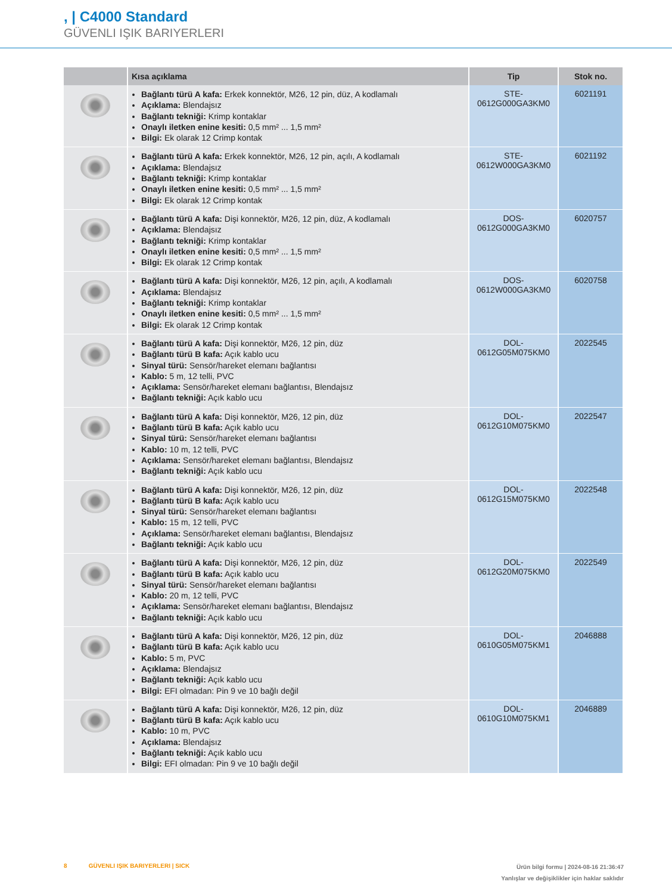, | C4000 Standard
GÜVENLI IŞIK BARIYERLERI
| | Kısa açıklama | Tip | Stok no. |
| --- | --- | --- | --- |
| | Bağlantı türü A kafa: Erkek konnektör, M26, 12 pin, düz, A kodlamalı Açıklama: Blendajsız Bağlantı tekniği: Krimp kontaklar Onaylı iletken enine kesiti: 0,5 mm² ... 1,5 mm² Bilgi: Ek olarak 12 Crimp kontak | STE- 0612G000GA3KM0 | 6021191 |
| | Bağlantı türü A kafa: Erkek konnektör, M26, 12 pin, açılı, A kodlamalı Açıklama: Blendajsız Bağlantı tekniği: Krimp kontaklar Onaylı iletken enine kesiti: 0,5 mm² ... 1,5 mm² Bilgi: Ek olarak 12 Crimp kontak | STE- 0612W000GA3KM0 | 6021192 |
| | Bağlantı türü A kafa: Dişi konnektör, M26, 12 pin, düz, A kodlamalı Açıklama: Blendajsız Bağlantı tekniği: Krimp kontaklar Onaylı iletken enine kesiti: 0,5 mm² ... 1,5 mm² Bilgi: Ek olarak 12 Crimp kontak | DOS- 0612G000GA3KM0 | 6020757 |
| | Bağlantı türü A kafa: Dişi konnektör, M26, 12 pin, açılı, A kodlamalı Açıklama: Blendajsız Bağlantı tekniği: Krimp kontaklar Onaylı iletken enine kesiti: 0,5 mm² ... 1,5 mm² Bilgi: Ek olarak 12 Crimp kontak | DOS- 0612W000GA3KM0 | 6020758 |
| | Bağlantı türü A kafa: Dişi konnektör, M26, 12 pin, düz Bağlantı türü B kafa: Açık kablo ucu Sinyal türü: Sensör/hareket elemanı bağlantısı Kablo: 5 m, 12 telli, PVC Açıklama: Sensör/hareket elemanı bağlantısı, Blendajsız Bağlantı tekniği: Açık kablo ucu | DOL- 0612G05M075KM0 | 2022545 |
| | Bağlantı türü A kafa: Dişi konnektör, M26, 12 pin, düz Bağlantı türü B kafa: Açık kablo ucu Sinyal türü: Sensör/hareket elemanı bağlantısı Kablo: 10 m, 12 telli, PVC Açıklama: Sensör/hareket elemanı bağlantısı, Blendajsız Bağlantı tekniği: Açık kablo ucu | DOL- 0612G10M075KM0 | 2022547 |
| | Bağlantı türü A kafa: Dişi konnektör, M26, 12 pin, düz Bağlantı türü B kafa: Açık kablo ucu Sinyal türü: Sensör/hareket elemanı bağlantısı Kablo: 15 m, 12 telli, PVC Açıklama: Sensör/hareket elemanı bağlantısı, Blendajsız Bağlantı tekniği: Açık kablo ucu | DOL- 0612G15M075KM0 | 2022548 |
| | Bağlantı türü A kafa: Dişi konnektör, M26, 12 pin, düz Bağlantı türü B kafa: Açık kablo ucu Sinyal türü: Sensör/hareket elemanı bağlantısı Kablo: 20 m, 12 telli, PVC Açıklama: Sensör/hareket elemanı bağlantısı, Blendajsız Bağlantı tekniği: Açık kablo ucu | DOL- 0612G20M075KM0 | 2022549 |
| | Bağlantı türü A kafa: Dişi konnektör, M26, 12 pin, düz Bağlantı türü B kafa: Açık kablo ucu Kablo: 5 m, PVC Açıklama: Blendajsız Bağlantı tekniği: Açık kablo ucu Bilgi: EFI olmadan: Pin 9 ve 10 bağlı değil | DOL- 0610G05M075KM1 | 2046888 |
| | Bağlantı türü A kafa: Dişi konnektör, M26, 12 pin, düz Bağlantı türü B kafa: Açık kablo ucu Kablo: 10 m, PVC Açıklama: Blendajsız Bağlantı tekniği: Açık kablo ucu Bilgi: EFI olmadan: Pin 9 ve 10 bağlı değil | DOL- 0610G10M075KM1 | 2046889 |
Ürün bilgi formu | 2024-08-16 21:36:47
Yanlışlar ve değişiklikler için haklar saklıdır
8 GÜVENLI IŞIK BARIYERLERI | SICK